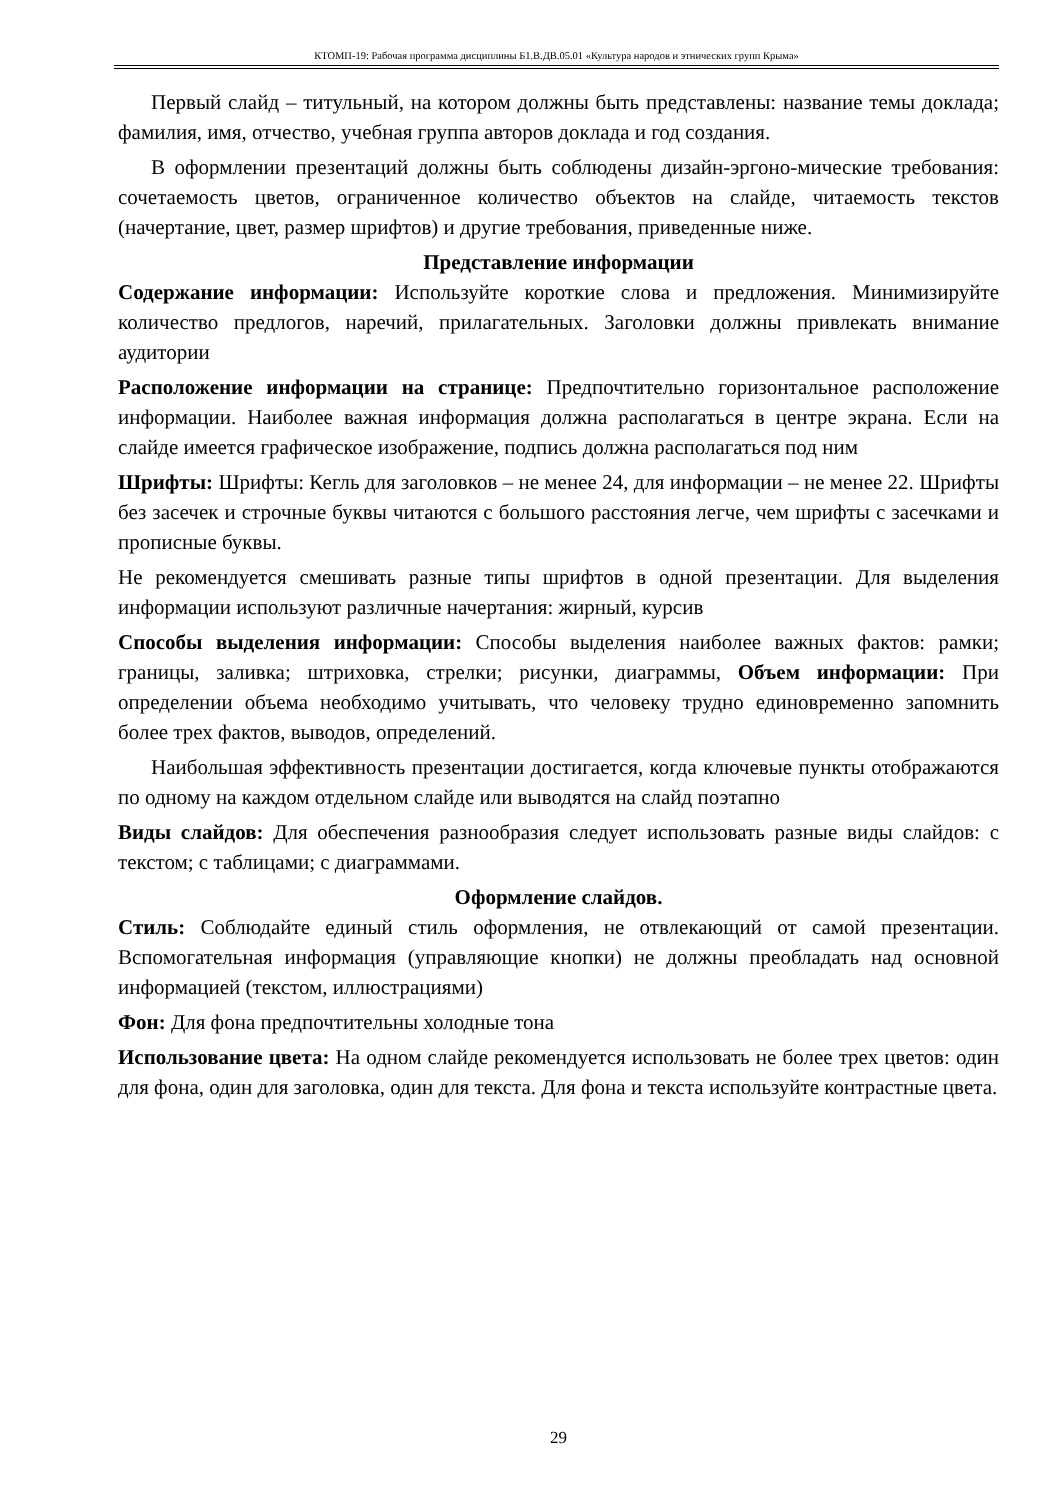КТОМП-19: Рабочая программа дисциплины Б1.В.ДВ.05.01 «Культура народов и этнических групп Крыма»
Первый слайд – титульный, на котором должны быть представлены: название темы доклада; фамилия, имя, отчество, учебная группа авторов доклада и год создания.
В оформлении презентаций должны быть соблюдены дизайн-эргоно-мические требования: сочетаемость цветов, ограниченное количество объектов на слайде, читаемость текстов (начертание, цвет, размер шрифтов) и другие требования, приведенные ниже.
Представление информации
Содержание информации: Используйте короткие слова и предложения. Минимизируйте количество предлогов, наречий, прилагательных. Заголовки должны привлекать внимание аудитории
Расположение информации на странице: Предпочтительно горизонтальное расположение информации. Наиболее важная информация должна располагаться в центре экрана. Если на слайде имеется графическое изображение, подпись должна располагаться под ним
Шрифты: Шрифты: Кегль для заголовков – не менее 24, для информации – не менее 22. Шрифты без засечек и строчные буквы читаются с большого расстояния легче, чем шрифты с засечками и прописные буквы.
Не рекомендуется смешивать разные типы шрифтов в одной презентации. Для выделения информации используют различные начертания: жирный, курсив
Способы выделения информации: Способы выделения наиболее важных фактов: рамки; границы, заливка; штриховка, стрелки; рисунки, диаграммы, Объем информации: При определении объема необходимо учитывать, что человеку трудно единовременно запомнить более трех фактов, выводов, определений.
Наибольшая эффективность презентации достигается, когда ключевые пункты отображаются по одному на каждом отдельном слайде или выводятся на слайд поэтапно
Виды слайдов: Для обеспечения разнообразия следует использовать разные виды слайдов: с текстом; с таблицами; с диаграммами.
Оформление слайдов.
Стиль: Соблюдайте единый стиль оформления, не отвлекающий от самой презентации. Вспомогательная информация (управляющие кнопки) не должны преобладать над основной информацией (текстом, иллюстрациями)
Фон: Для фона предпочтительны холодные тона
Использование цвета: На одном слайде рекомендуется использовать не более трех цветов: один для фона, один для заголовка, один для текста. Для фона и текста используйте контрастные цвета.
29